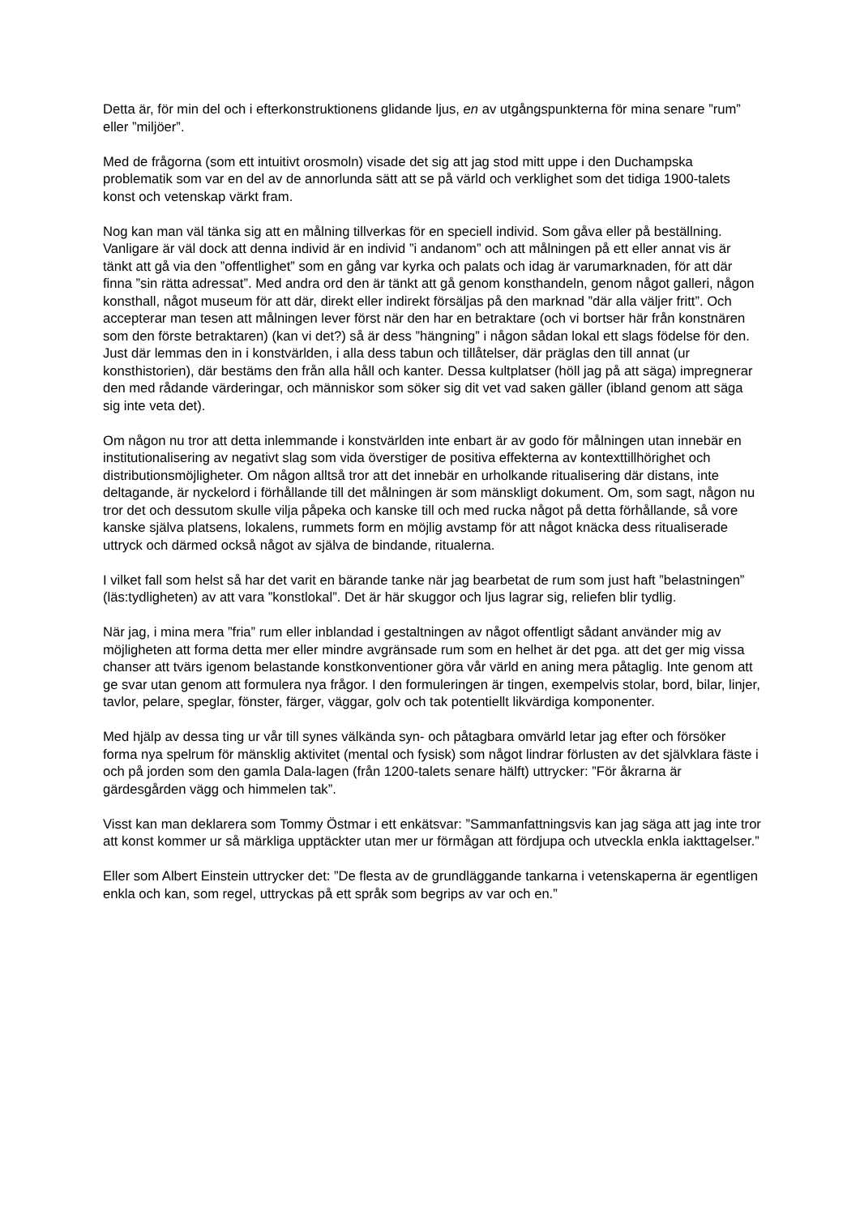Detta är, för min del och i efterkonstruktionens glidande ljus, en av utgångspunkterna för mina senare ”rum” eller ”miljöer”.
Med de frågorna (som ett intuitivt orosmoln) visade det sig att jag stod mitt uppe i den Duchampska problematik som var en del av de annorlunda sätt att se på värld och verklighet som det tidiga 1900-talets konst och vetenskap värkt fram.
Nog kan man väl tänka sig att en målning tillverkas för en speciell individ. Som gåva eller på beställning. Vanligare är väl dock att denna individ är en individ ”i andanom” och att målningen på ett eller annat vis är tänkt att gå via den ”offentlighet” som en gång var kyrka och palats och idag är varumarknaden, för att där finna ”sin rätta adressat”. Med andra ord den är tänkt att gå genom konsthandeln, genom något galleri, någon konsthall, något museum för att där, direkt eller indirekt försäljas på den marknad ”där alla väljer fritt”. Och accepterar man tesen att målningen lever först när den har en betraktare (och vi bortser här från konstnären som den förste betraktaren) (kan vi det?) så är dess ”hängning” i någon sådan lokal ett slags födelse för den. Just där lemmas den in i konstvärlden, i alla dess tabun och tillåtelser, där präglas den till annat (ur konsthistorien), där bestäms den från alla håll och kanter. Dessa kultplatser (höll jag på att säga) impregnerar den med rådande värderingar, och människor som söker sig dit vet vad saken gäller (ibland genom att säga sig inte veta det).
Om någon nu tror att detta inlemmande i konstvärlden inte enbart är av godo för målningen utan innebär en institutionalisering av negativt slag som vida överstiger de positiva effekterna av kontexttillhörighet och distributionsmöjligheter. Om någon alltså tror att det innebär en urholkande ritualisering där distans, inte deltagande, är nyckelord i förhållande till det målningen är som mänskligt dokument. Om, som sagt, någon nu tror det och dessutom skulle vilja påpeka och kanske till och med rucka något på detta förhållande, så vore kanske själva platsens, lokalens, rummets form en möjlig avstamp för att något knäcka dess ritualiserade uttryck och därmed också något av själva de bindande, ritualerna.
I vilket fall som helst så har det varit en bärande tanke när jag bearbetat de rum som just haft ”belastningen” (läs:tydligheten) av att vara ”konstlokal”. Det är här skuggor och ljus lagrar sig, reliefen blir tydlig.
När jag, i mina mera ”fria” rum eller inblandad i gestaltningen av något offentligt sådant använder mig av möjligheten att forma detta mer eller mindre avgränsade rum som en helhet är det pga. att det ger mig vissa chanser att tvärs igenom belastande konstkonventioner göra vår värld en aning mera påtaglig. Inte genom att ge svar utan genom att formulera nya frågor. I den formuleringen är tingen, exempelvis stolar, bord, bilar, linjer, tavlor, pelare, speglar, fönster, färger, väggar, golv och tak potentiellt likvärdiga komponenter.
Med hjälp av dessa ting ur vår till synes välkända syn- och påtagbara omvärld letar jag efter och försöker forma nya spelrum för mänsklig aktivitet (mental och fysisk) som något lindrar förlusten av det självklara fäste i och på jorden som den gamla Dala-lagen (från 1200-talets senare hälft) uttrycker: ”För åkrarna är gärdesgården vägg och himmelen tak”.
Visst kan man deklarera som Tommy Östmar i ett enkätsvar: ”Sammanfattningsvis kan jag säga att jag inte tror att konst kommer ur så märkliga upptäckter utan mer ur förmågan att fördjupa och utveckla enkla iakttagelser.”
Eller som Albert Einstein uttrycker det: ”De flesta av de grundläggande tankarna i vetenskaperna är egentligen enkla och kan, som regel, uttryckas på ett språk som begrips av var och en.”